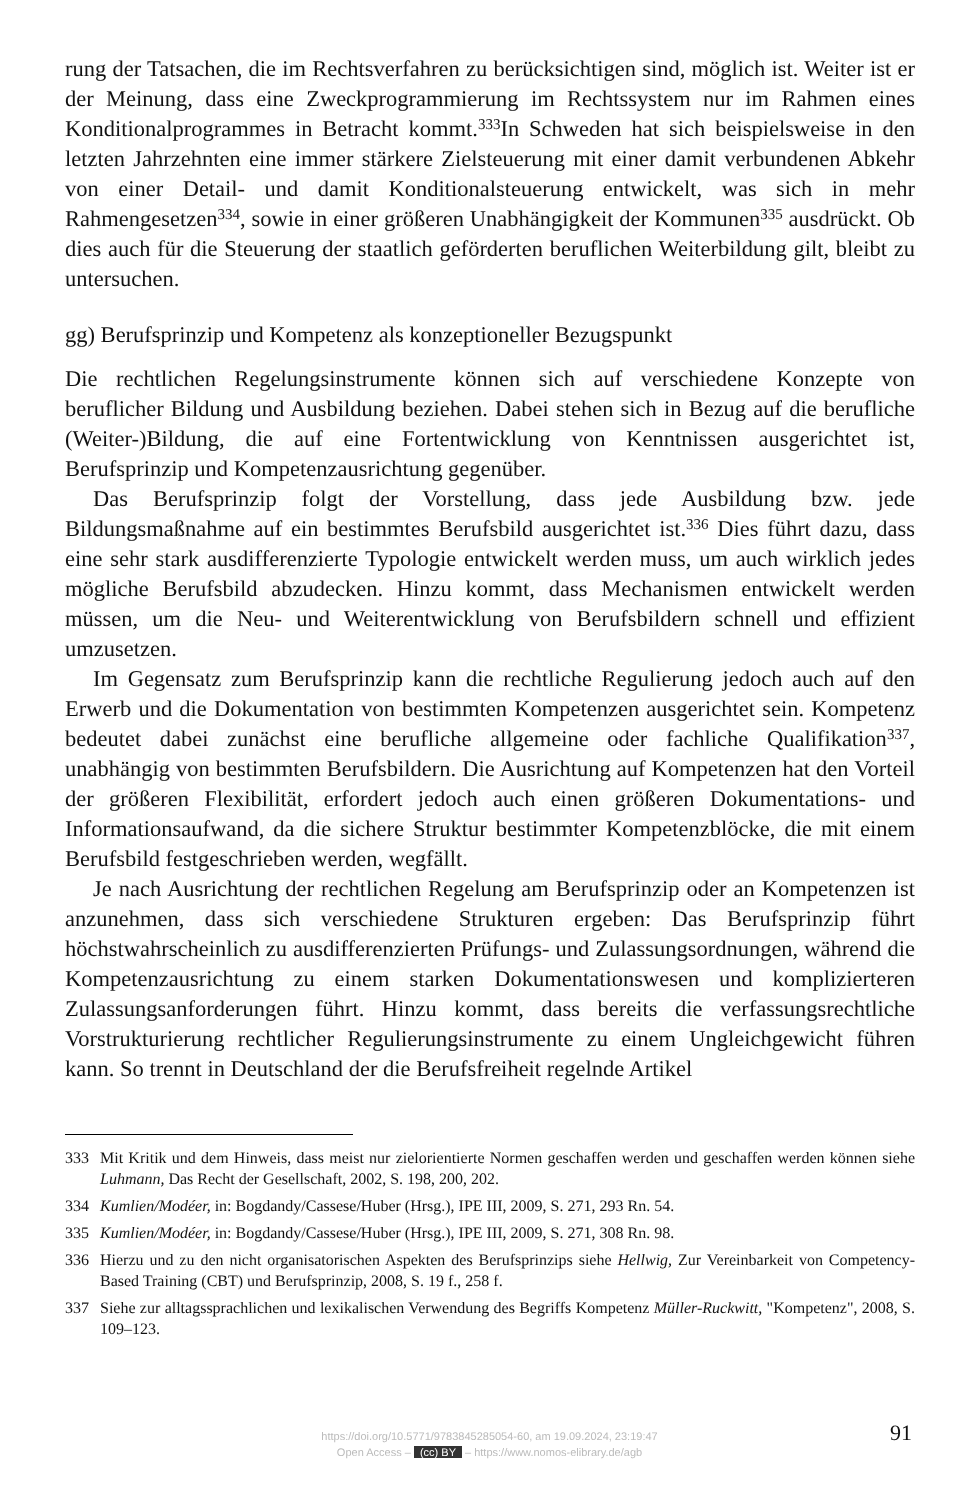rung der Tatsachen, die im Rechtsverfahren zu berücksichtigen sind, möglich ist. Weiter ist er der Meinung, dass eine Zweckprogrammierung im Rechtssystem nur im Rahmen eines Konditionalprogrammes in Betracht kommt.<sup>333</sup>In Schweden hat sich beispielsweise in den letzten Jahrzehnten eine immer stärkere Zielsteuerung mit einer damit verbundenen Abkehr von einer Detail- und damit Konditionalsteuerung entwickelt, was sich in mehr Rahmengesetzen<sup>334</sup>, sowie in einer größeren Unabhängigkeit der Kommunen<sup>335</sup> ausdrückt. Ob dies auch für die Steuerung der staatlich geförderten beruflichen Weiterbildung gilt, bleibt zu untersuchen.
gg) Berufsprinzip und Kompetenz als konzeptioneller Bezugspunkt
Die rechtlichen Regelungsinstrumente können sich auf verschiedene Konzepte von beruflicher Bildung und Ausbildung beziehen. Dabei stehen sich in Bezug auf die berufliche (Weiter-)Bildung, die auf eine Fortentwicklung von Kenntnissen ausgerichtet ist, Berufsprinzip und Kompetenzausrichtung gegenüber.
Das Berufsprinzip folgt der Vorstellung, dass jede Ausbildung bzw. jede Bildungsmaßnahme auf ein bestimmtes Berufsbild ausgerichtet ist.<sup>336</sup> Dies führt dazu, dass eine sehr stark ausdifferenzierte Typologie entwickelt werden muss, um auch wirklich jedes mögliche Berufsbild abzudecken. Hinzu kommt, dass Mechanismen entwickelt werden müssen, um die Neu- und Weiterentwicklung von Berufsbildern schnell und effizient umzusetzen.
Im Gegensatz zum Berufsprinzip kann die rechtliche Regulierung jedoch auch auf den Erwerb und die Dokumentation von bestimmten Kompetenzen ausgerichtet sein. Kompetenz bedeutet dabei zunächst eine berufliche allgemeine oder fachliche Qualifikation<sup>337</sup>, unabhängig von bestimmten Berufsbildern. Die Ausrichtung auf Kompetenzen hat den Vorteil der größeren Flexibilität, erfordert jedoch auch einen größeren Dokumentations- und Informationsaufwand, da die sichere Struktur bestimmter Kompetenzblöcke, die mit einem Berufsbild festgeschrieben werden, wegfällt.
Je nach Ausrichtung der rechtlichen Regelung am Berufsprinzip oder an Kompetenzen ist anzunehmen, dass sich verschiedene Strukturen ergeben: Das Berufsprinzip führt höchstwahrscheinlich zu ausdifferenzierten Prüfungs- und Zulassungsordnungen, während die Kompetenzausrichtung zu einem starken Dokumentationswesen und komplizierteren Zulassungsanforderungen führt. Hinzu kommt, dass bereits die verfassungsrechtliche Vorstrukturierung rechtlicher Regulierungsinstrumente zu einem Ungleichgewicht führen kann. So trennt in Deutschland der die Berufsfreiheit regelnde Artikel
333 Mit Kritik und dem Hinweis, dass meist nur zielorientierte Normen geschaffen werden und geschaffen werden können siehe Luhmann, Das Recht der Gesellschaft, 2002, S. 198, 200, 202.
334 Kumlien/Modéer, in: Bogdandy/Cassese/Huber (Hrsg.), IPE III, 2009, S. 271, 293 Rn. 54.
335 Kumlien/Modéer, in: Bogdandy/Cassese/Huber (Hrsg.), IPE III, 2009, S. 271, 308 Rn. 98.
336 Hierzu und zu den nicht organisatorischen Aspekten des Berufsprinzips siehe Hellwig, Zur Vereinbarkeit von Competency-Based Training (CBT) und Berufsprinzip, 2008, S. 19 f., 258 f.
337 Siehe zur alltagssprachlichen und lexikalischen Verwendung des Begriffs Kompetenz Müller-Ruckwitt, "Kompetenz", 2008, S. 109–123.
https://doi.org/10.5771/9783845285054-60, am 19.09.2024, 23:19:47
Open Access – (cc) BY – https://www.nomos-elibrary.de/agb
91